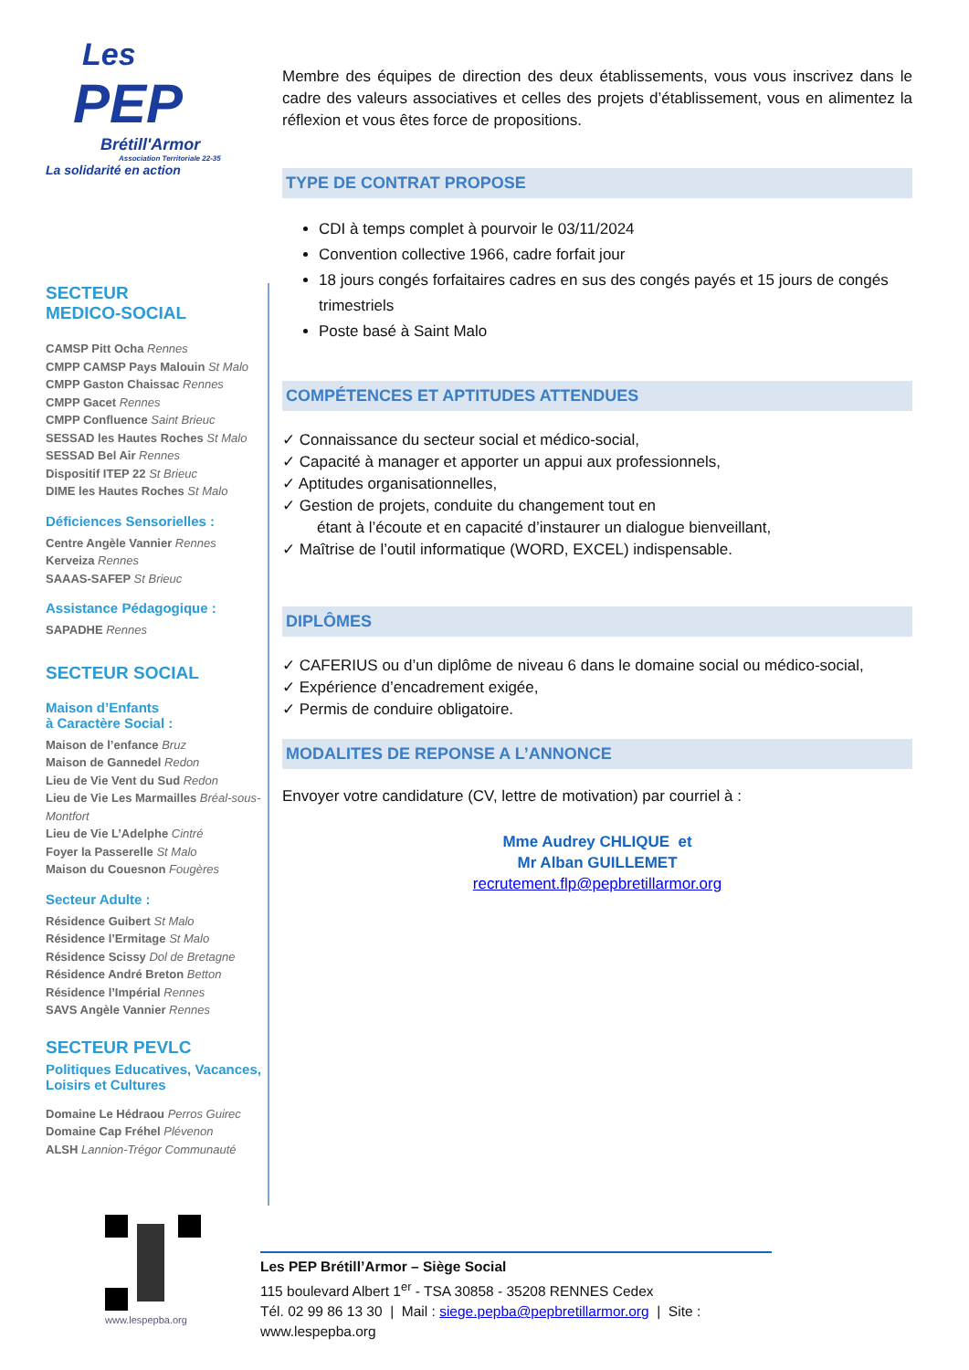Les
PEP
Brétill'Armor
Association Territoriale 22-35
La solidarité en action
SECTEUR
MEDICO-SOCIAL
CAMSP Pitt Ocha Rennes
CMPP CAMSP Pays Malouin St Malo
CMPP Gaston Chaissac Rennes
CMPP Gacet Rennes
CMPP Confluence Saint Brieuc
SESSAD les Hautes Roches St Malo
SESSAD Bel Air Rennes
Dispositif ITEP 22 St Brieuc
DIME les Hautes Roches St Malo
Déficiences Sensorielles :
Centre Angèle Vannier Rennes
Kerveiza Rennes
SAAAS-SAFEP St Brieuc
Assistance Pédagogique :
SAPADHE Rennes
SECTEUR SOCIAL
Maison d’Enfants
à Caractère Social :
Maison de l’enfance Bruz
Maison de Gannedel Redon
Lieu de Vie Vent du Sud Redon
Lieu de Vie Les Marmailles Bréal-sous-Montfort
Lieu de Vie L’Adelphe Cintré
Foyer la Passerelle St Malo
Maison du Couesnon Fougères
Secteur Adulte :
Résidence Guibert St Malo
Résidence l’Ermitage St Malo
Résidence Scissy Dol de Bretagne
Résidence André Breton Betton
Résidence l’Impérial Rennes
SAVS Angèle Vannier Rennes
SECTEUR PEVLC
Politiques Educatives, Vacances, Loisirs et Cultures
Domaine Le Hédraou Perros Guirec
Domaine Cap Fréhel Plévenon
ALSH Lannion-Trégor Communauté
Membre des équipes de direction des deux établissements, vous vous inscrivez dans le cadre des valeurs associatives et celles des projets d’établissement, vous en alimentez la réflexion et vous êtes force de propositions.
TYPE DE CONTRAT PROPOSE
CDI à temps complet à pourvoir le 03/11/2024
Convention collective 1966, cadre forfait jour
18 jours congés forfaitaires cadres en sus des congés payés et 15 jours de congés trimestriels
Poste basé à Saint Malo
COMPÉTENCES ET APTITUDES ATTENDUES
✓ Connaissance du secteur social et médico-social,
✓ Capacité à manager et apporter un appui aux professionnels,
✓ Aptitudes organisationnelles,
✓ Gestion de projets, conduite du changement tout en
étant à l’écoute et en capacité d’instaurer un dialogue bienveillant,
✓ Maîtrise de l’outil informatique (WORD, EXCEL) indispensable.
DIPLÔMES
✓ CAFERIUS ou d’un diplôme de niveau 6 dans le domaine social ou médico-social,
✓ Expérience d’encadrement exigée,
✓ Permis de conduire obligatoire.
MODALITES DE REPONSE A L’ANNONCE
Envoyer votre candidature (CV, lettre de motivation) par courriel à :
Mme Audrey CHLIQUE et
Mr Alban GUILLEMET
recrutement.flp@pepbretillarmor.org
www.lespepba.org
Les PEP Brétill’Armor – Siège Social
115 boulevard Albert 1<sup>er</sup> - TSA 30858 - 35208 RENNES Cedex
Tél. 02 99 86 13 30 | Mail : siege.pepba@pepbretillarmor.org | Site : www.lespepba.org